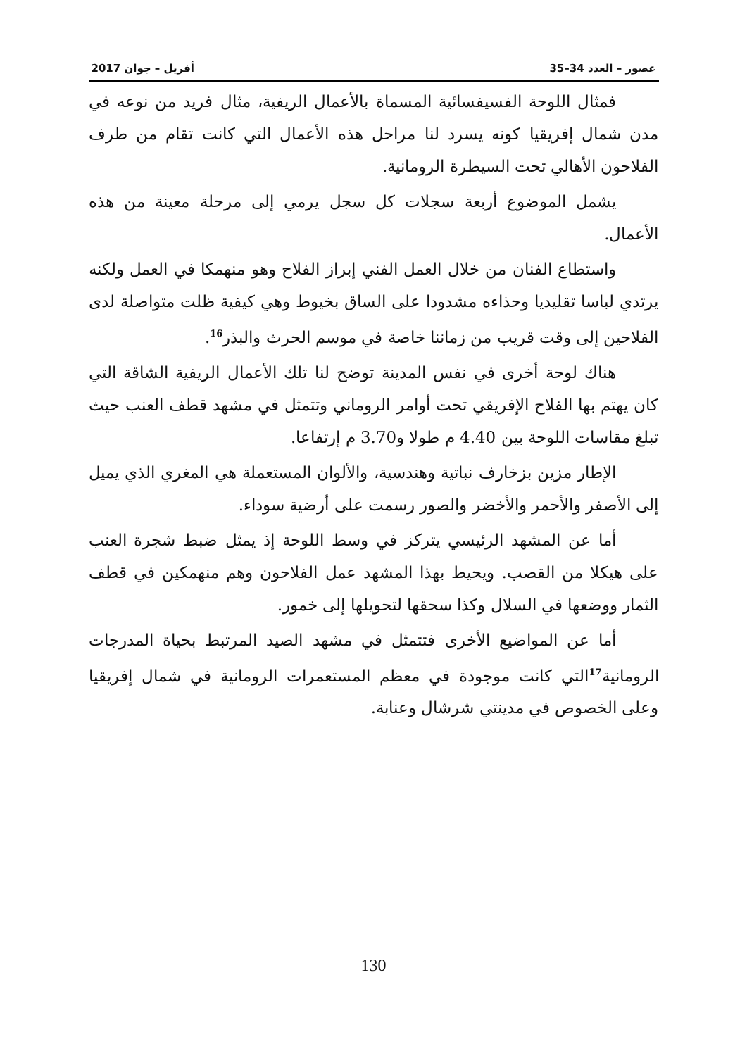عصور – العدد 34–35 أفريل – جوان 2017
فمثال اللوحة الفسيفسائية المسماة بالأعمال الريفية، مثال فريد من نوعه في مدن شمال إفريقيا كونه يسرد لنا مراحل هذه الأعمال التي كانت تقام من طرف الفلاحون الأهالي تحت السيطرة الرومانية.
يشمل الموضوع أربعة سجلات كل سجل يرمي إلى مرحلة معينة من هذه الأعمال.
واستطاع الفنان من خلال العمل الفني إبراز الفلاح وهو منهمكا في العمل ولكنه يرتدي لباسا تقليديا وحذاءه مشدودا على الساق بخيوط وهي كيفية ظلت متواصلة لدى الفلاحين إلى وقت قريب من زماننا خاصة في موسم الحرث والبذر<sup>16</sup>.
هناك لوحة أخرى في نفس المدينة توضح لنا تلك الأعمال الريفية الشاقة التي كان يهتم بها الفلاح الإفريقي تحت أوامر الروماني وتتمثل في مشهد قطف العنب حيث تبلغ مقاسات اللوحة بين 4.40 م طولا و3.70 م إرتفاعا.
الإطار مزين بزخارف نباتية وهندسية، والألوان المستعملة هي المغري الذي يميل إلى الأصفر والأحمر والأخضر والصور رسمت على أرضية سوداء.
أما عن المشهد الرئيسي يتركز في وسط اللوحة إذ يمثل ضبط شجرة العنب على هيكلا من القصب. ويحيط بهذا المشهد عمل الفلاحون وهم منهمكين في قطف الثمار ووضعها في السلال وكذا سحقها لتحويلها إلى خمور.
أما عن المواضيع الأخرى فتتمثل في مشهد الصيد المرتبط بحياة المدرجات الرومانية<sup>17</sup>التي كانت موجودة في معظم المستعمرات الرومانية في شمال إفريقيا وعلى الخصوص في مدينتي شرشال وعنابة.
130